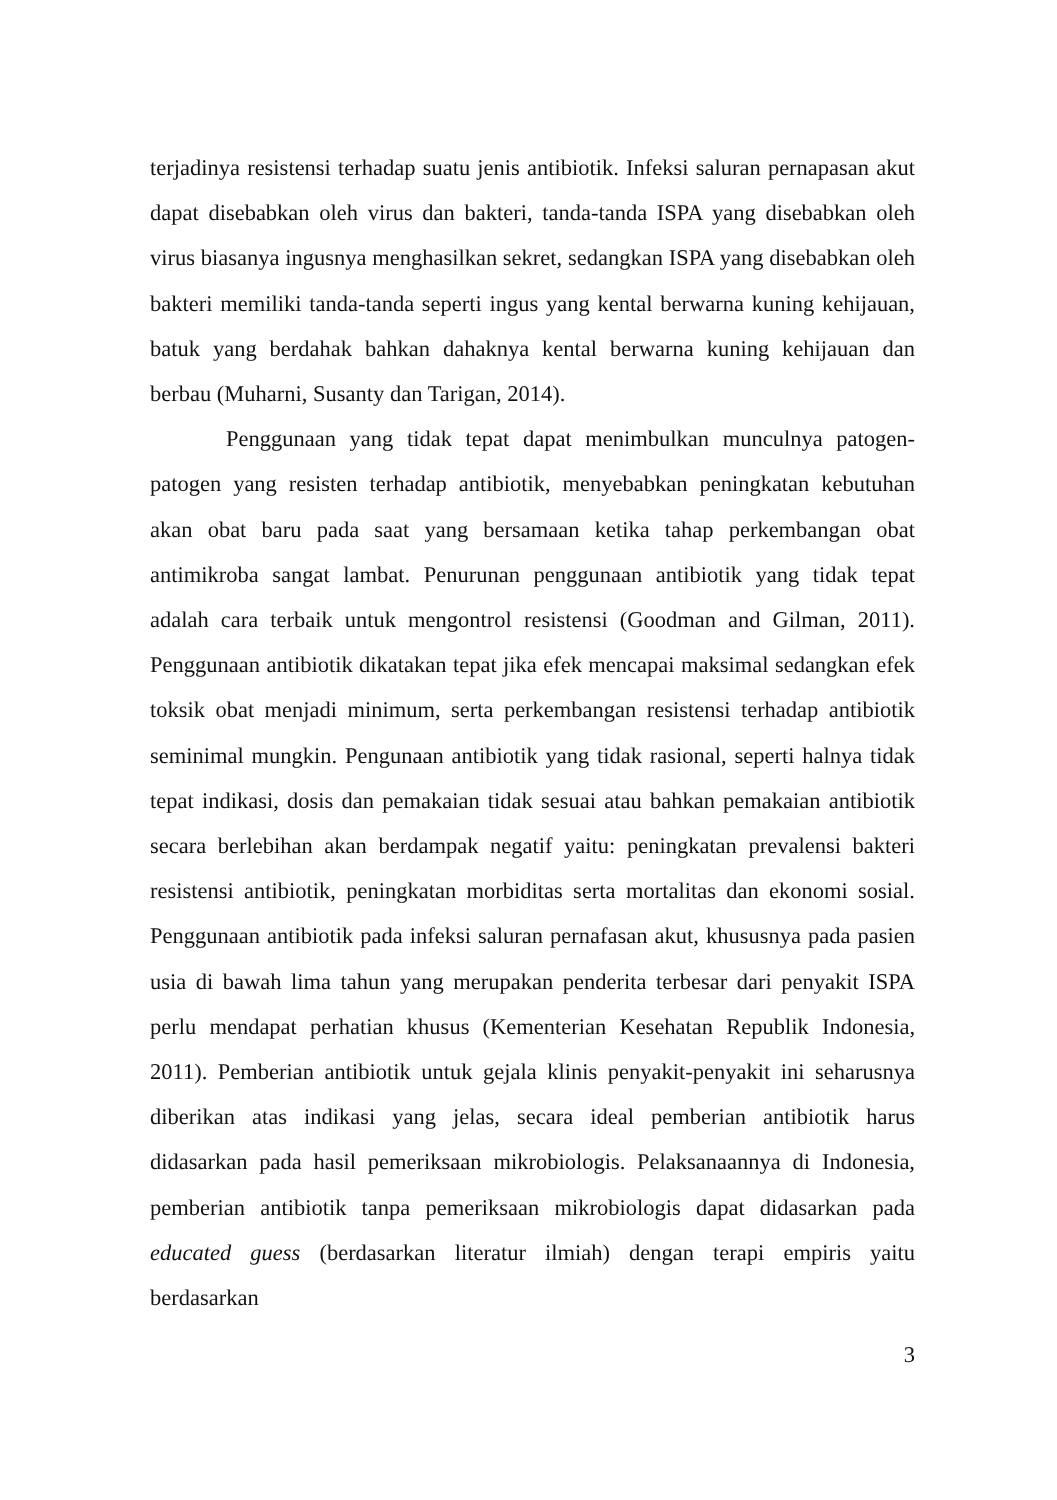terjadinya resistensi terhadap suatu jenis antibiotik. Infeksi saluran pernapasan akut dapat disebabkan oleh virus dan bakteri, tanda-tanda ISPA yang disebabkan oleh virus biasanya ingusnya menghasilkan sekret, sedangkan ISPA yang disebabkan oleh bakteri memiliki tanda-tanda seperti ingus yang kental berwarna kuning kehijauan, batuk yang berdahak bahkan dahaknya kental berwarna kuning kehijauan dan berbau (Muharni, Susanty dan Tarigan, 2014).
Penggunaan yang tidak tepat dapat menimbulkan munculnya patogen-patogen yang resisten terhadap antibiotik, menyebabkan peningkatan kebutuhan akan obat baru pada saat yang bersamaan ketika tahap perkembangan obat antimikroba sangat lambat. Penurunan penggunaan antibiotik yang tidak tepat adalah cara terbaik untuk mengontrol resistensi (Goodman and Gilman, 2011). Penggunaan antibiotik dikatakan tepat jika efek mencapai maksimal sedangkan efek toksik obat menjadi minimum, serta perkembangan resistensi terhadap antibiotik seminimal mungkin. Pengunaan antibiotik yang tidak rasional, seperti halnya tidak tepat indikasi, dosis dan pemakaian tidak sesuai atau bahkan pemakaian antibiotik secara berlebihan akan berdampak negatif yaitu: peningkatan prevalensi bakteri resistensi antibiotik, peningkatan morbiditas serta mortalitas dan ekonomi sosial. Penggunaan antibiotik pada infeksi saluran pernafasan akut, khususnya pada pasien usia di bawah lima tahun yang merupakan penderita terbesar dari penyakit ISPA perlu mendapat perhatian khusus (Kementerian Kesehatan Republik Indonesia, 2011). Pemberian antibiotik untuk gejala klinis penyakit-penyakit ini seharusnya diberikan atas indikasi yang jelas, secara ideal pemberian antibiotik harus didasarkan pada hasil pemeriksaan mikrobiologis. Pelaksanaannya di Indonesia, pemberian antibiotik tanpa pemeriksaan mikrobiologis dapat didasarkan pada educated guess (berdasarkan literatur ilmiah) dengan terapi empiris yaitu berdasarkan
3